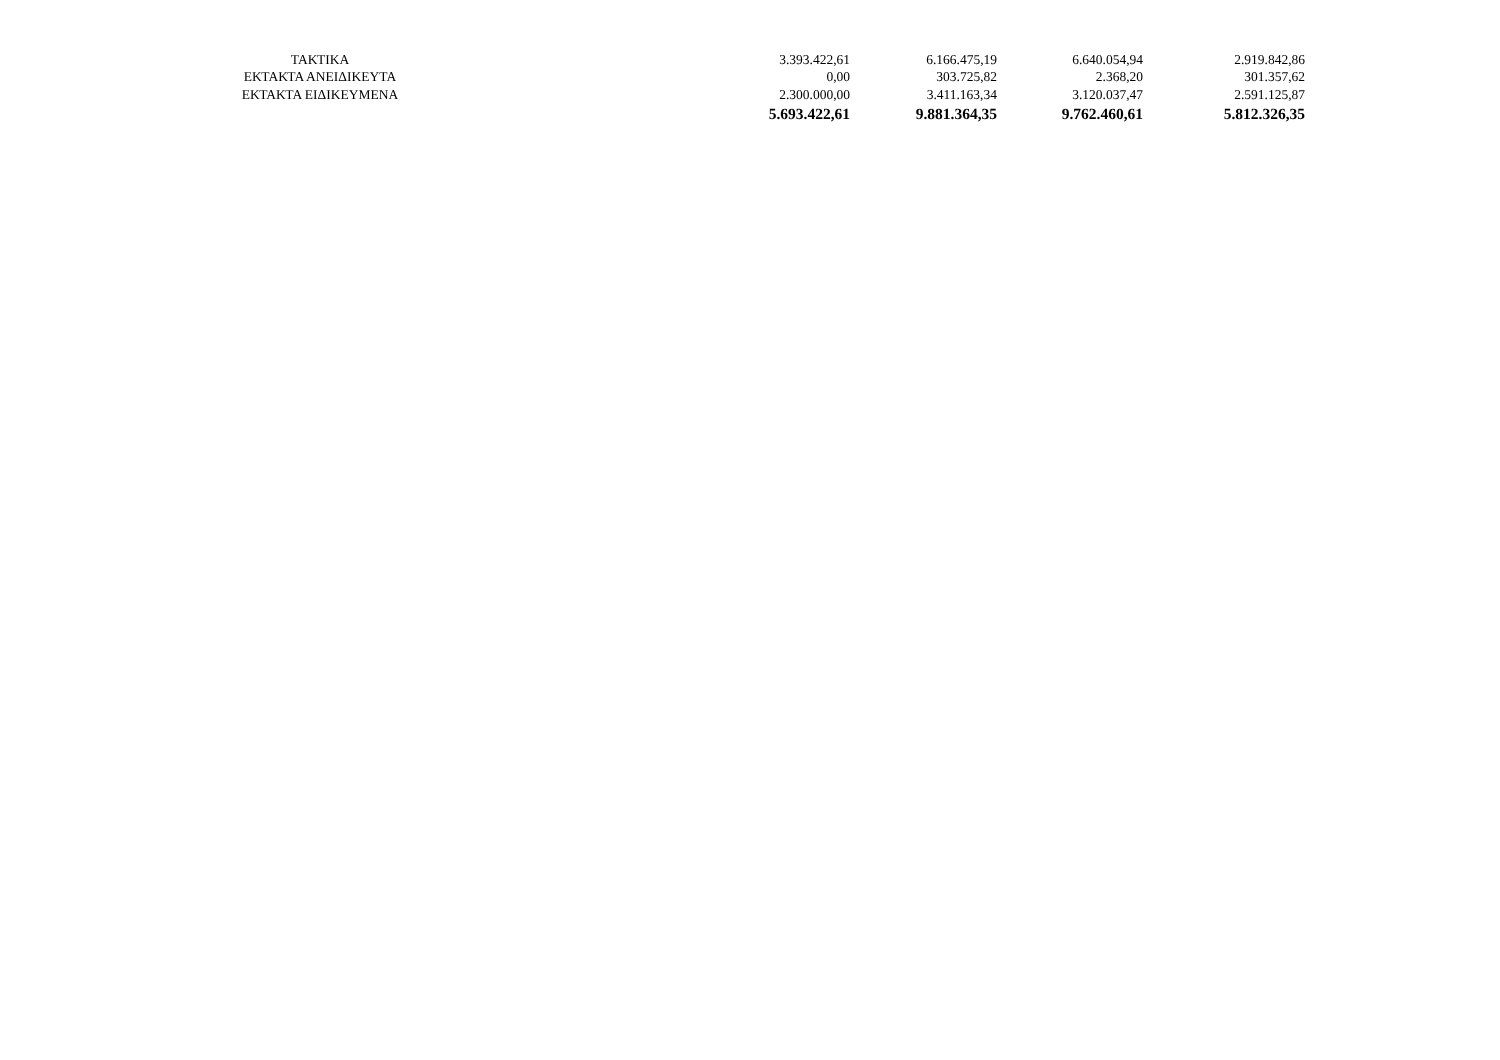| ΤΑΚΤΙΚΑ | 3.393.422,61 | 6.166.475,19 | 6.640.054,94 | 2.919.842,86 |
| ΕΚΤΑΚΤΑ ΑΝΕΙΔΙΚΕΥΤΑ | 0,00 | 303.725,82 | 2.368,20 | 301.357,62 |
| ΕΚΤΑΚΤΑ ΕΙΔΙΚΕΥΜΕΝΑ | 2.300.000,00 | 3.411.163,34 | 3.120.037,47 | 2.591.125,87 |
| | 5.693.422,61 | 9.881.364,35 | 9.762.460,61 | 5.812.326,35 |